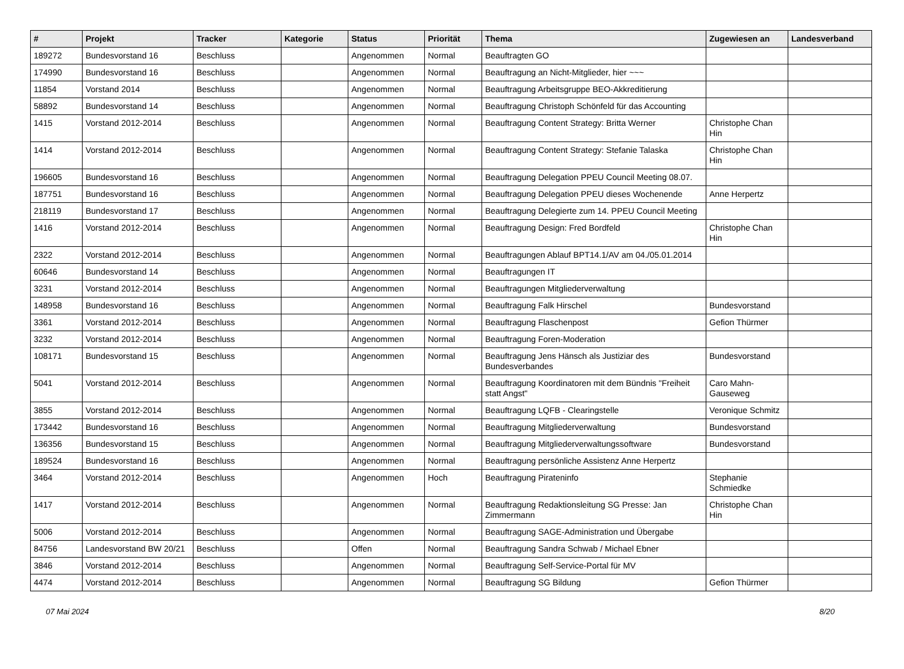| # | Projekt | Tracker | Kategorie | Status | Priorität | Thema | Zugewiesen an | Landesverband |
| --- | --- | --- | --- | --- | --- | --- | --- | --- |
| 189272 | Bundesvorstand 16 | Beschluss | | Angenommen | Normal | Beauftragten GO | | |
| 174990 | Bundesvorstand 16 | Beschluss | | Angenommen | Normal | Beauftragung an Nicht-Mitglieder, hier ~~~ | | |
| 11854 | Vorstand 2014 | Beschluss | | Angenommen | Normal | Beauftragung Arbeitsgruppe BEO-Akkreditierung | | |
| 58892 | Bundesvorstand 14 | Beschluss | | Angenommen | Normal | Beauftragung Christoph Schönfeld für das Accounting | | |
| 1415 | Vorstand 2012-2014 | Beschluss | | Angenommen | Normal | Beauftragung Content Strategy: Britta Werner | Christophe Chan Hin | |
| 1414 | Vorstand 2012-2014 | Beschluss | | Angenommen | Normal | Beauftragung Content Strategy: Stefanie Talaska | Christophe Chan Hin | |
| 196605 | Bundesvorstand 16 | Beschluss | | Angenommen | Normal | Beauftragung Delegation PPEU Council Meeting 08.07. | | |
| 187751 | Bundesvorstand 16 | Beschluss | | Angenommen | Normal | Beauftragung Delegation PPEU dieses Wochenende | Anne Herpertz | |
| 218119 | Bundesvorstand 17 | Beschluss | | Angenommen | Normal | Beauftragung Delegierte zum 14. PPEU Council Meeting | | |
| 1416 | Vorstand 2012-2014 | Beschluss | | Angenommen | Normal | Beauftragung Design: Fred Bordfeld | Christophe Chan Hin | |
| 2322 | Vorstand 2012-2014 | Beschluss | | Angenommen | Normal | Beauftragungen Ablauf BPT14.1/AV am 04./05.01.2014 | | |
| 60646 | Bundesvorstand 14 | Beschluss | | Angenommen | Normal | Beauftragungen IT | | |
| 3231 | Vorstand 2012-2014 | Beschluss | | Angenommen | Normal | Beauftragungen Mitgliederverwaltung | | |
| 148958 | Bundesvorstand 16 | Beschluss | | Angenommen | Normal | Beauftragung Falk Hirschel | Bundesvorstand | |
| 3361 | Vorstand 2012-2014 | Beschluss | | Angenommen | Normal | Beauftragung Flaschenpost | Gefion Thürmer | |
| 3232 | Vorstand 2012-2014 | Beschluss | | Angenommen | Normal | Beauftragung Foren-Moderation | | |
| 108171 | Bundesvorstand 15 | Beschluss | | Angenommen | Normal | Beauftragung Jens Hänsch als Justiziar des Bundesverbandes | Bundesvorstand | |
| 5041 | Vorstand 2012-2014 | Beschluss | | Angenommen | Normal | Beauftragung Koordinatoren mit dem Bündnis "Freiheit statt Angst" | Caro Mahn-Gauseweg | |
| 3855 | Vorstand 2012-2014 | Beschluss | | Angenommen | Normal | Beauftragung LQFB - Clearingstelle | Veronique Schmitz | |
| 173442 | Bundesvorstand 16 | Beschluss | | Angenommen | Normal | Beauftragung Mitgliederverwaltung | Bundesvorstand | |
| 136356 | Bundesvorstand 15 | Beschluss | | Angenommen | Normal | Beauftragung Mitgliederverwaltungssoftware | Bundesvorstand | |
| 189524 | Bundesvorstand 16 | Beschluss | | Angenommen | Normal | Beauftragung persönliche Assistenz Anne Herpertz | | |
| 3464 | Vorstand 2012-2014 | Beschluss | | Angenommen | Hoch | Beauftragung Pirateninfo | Stephanie Schmiedke | |
| 1417 | Vorstand 2012-2014 | Beschluss | | Angenommen | Normal | Beauftragung Redaktionsleitung SG Presse: Jan Zimmermann | Christophe Chan Hin | |
| 5006 | Vorstand 2012-2014 | Beschluss | | Angenommen | Normal | Beauftragung SAGE-Administration und Übergabe | | |
| 84756 | Landesvorstand BW 20/21 | Beschluss | | Offen | Normal | Beauftragung Sandra Schwab / Michael Ebner | | |
| 3846 | Vorstand 2012-2014 | Beschluss | | Angenommen | Normal | Beauftragung Self-Service-Portal für MV | | |
| 4474 | Vorstand 2012-2014 | Beschluss | | Angenommen | Normal | Beauftragung SG Bildung | Gefion Thürmer | |
07 Mai 2024 8/20